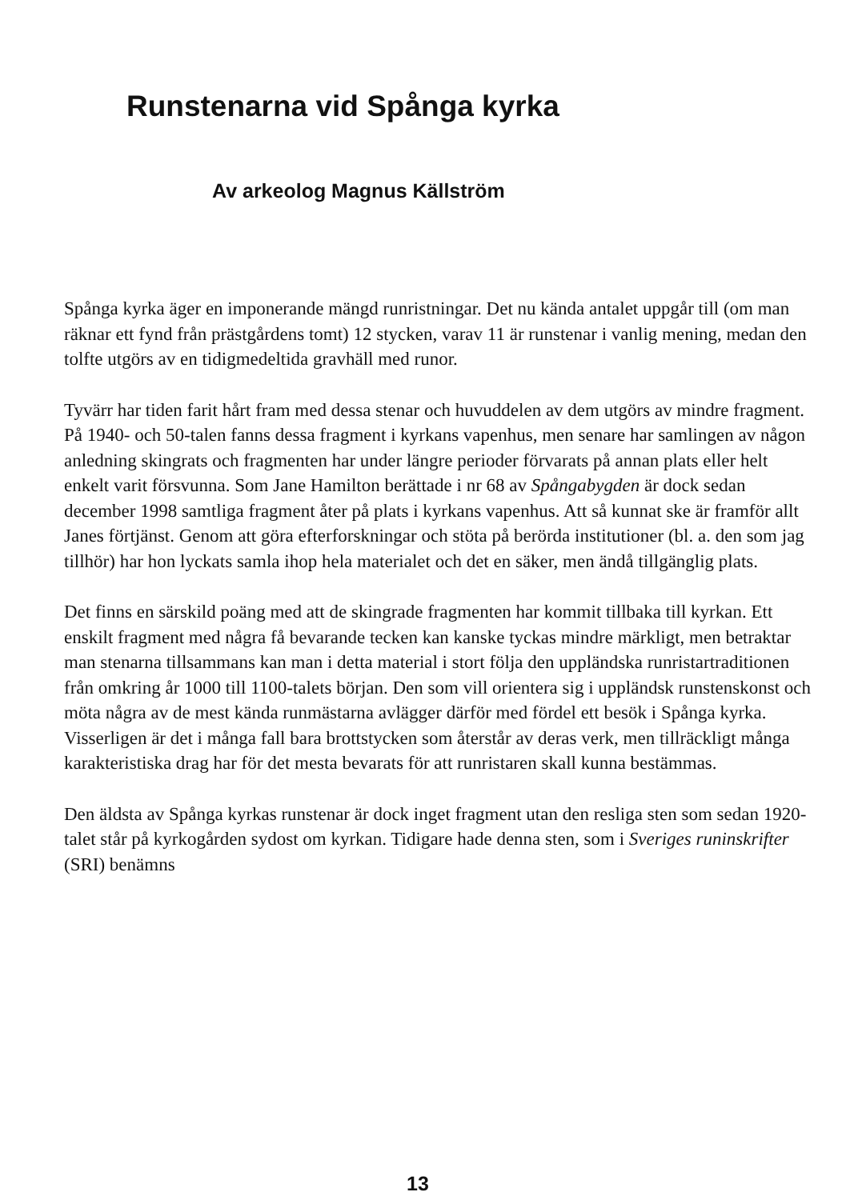Runstenarna vid Spånga kyrka
Av arkeolog Magnus Källström
Spånga kyrka äger en imponerande mängd runristningar. Det nu kända antalet uppgår till (om man räknar ett fynd från prästgårdens tomt) 12 stycken, varav 11 är runstenar i vanlig mening, medan den tolfte utgörs av en tidigmedeltida gravhäll med runor.
Tyvärr har tiden farit hårt fram med dessa stenar och huvuddelen av dem utgörs av mindre fragment. På 1940- och 50-talen fanns dessa fragment i kyrkans vapenhus, men senare har samlingen av någon anledning skingrats och fragmenten har under längre perioder förvarats på annan plats eller helt enkelt varit försvunna. Som Jane Hamilton berättade i nr 68 av Spångabygden är dock sedan december 1998 samtliga fragment åter på plats i kyrkans vapenhus. Att så kunnat ske är framför allt Janes förtjänst. Genom att göra efterforskningar och stöta på berörda institutioner (bl. a. den som jag tillhör) har hon lyckats samla ihop hela materialet och det en säker, men ändå tillgänglig plats.
Det finns en särskild poäng med att de skingrade fragmenten har kommit tillbaka till kyrkan. Ett enskilt fragment med några få bevarande tecken kan kanske tyckas mindre märkligt, men betraktar man stenarna tillsammans kan man i detta material i stort följa den uppländska runristartraditionen från omkring år 1000 till 1100-talets början. Den som vill orientera sig i uppländsk runstenskonst och möta några av de mest kända runmästarna avlägger därför med fördel ett besök i Spånga kyrka. Visserligen är det i många fall bara brottstycken som återstår av deras verk, men tillräckligt många karakteristiska drag har för det mesta bevarats för att runristaren skall kunna bestämmas.
Den äldsta av Spånga kyrkas runstenar är dock inget fragment utan den resliga sten som sedan 1920-talet står på kyrkogården sydost om kyrkan. Tidigare hade denna sten, som i Sveriges runinskrifter (SRI) benämns
13